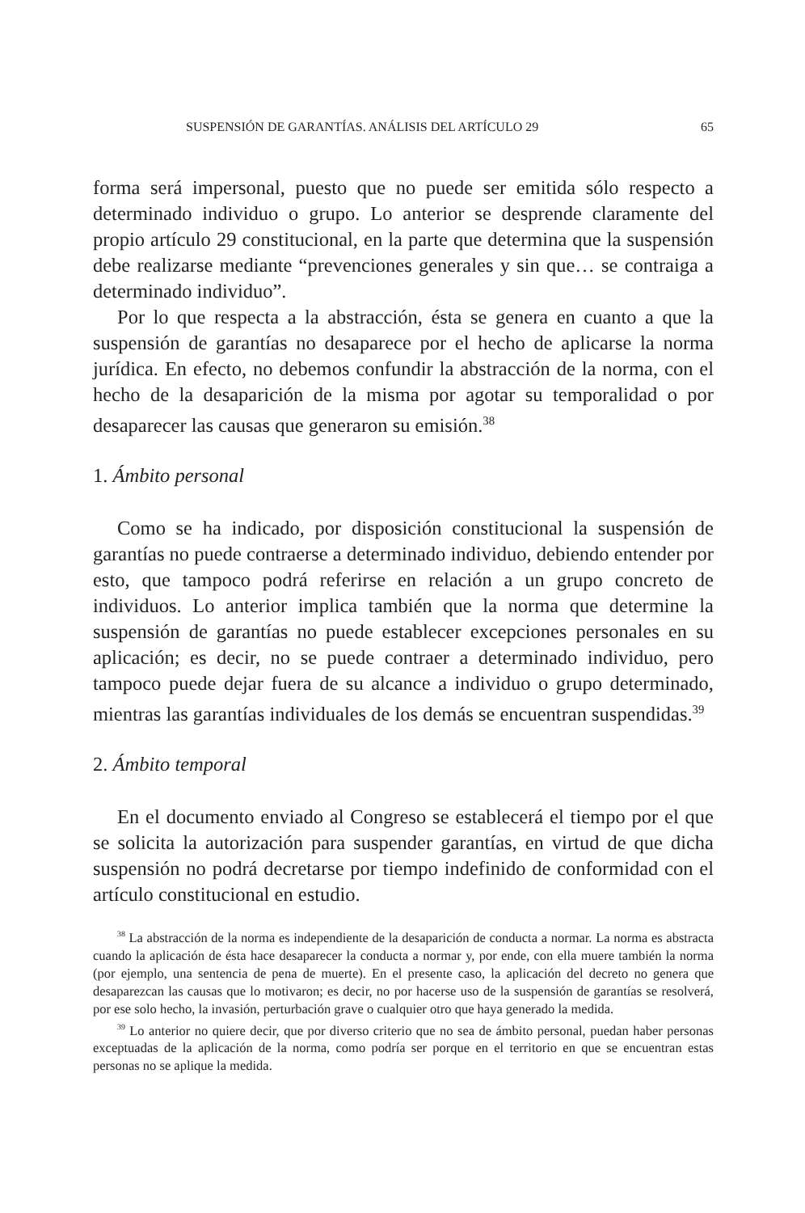SUSPENSIÓN DE GARANTÍAS. ANÁLISIS DEL ARTÍCULO 29 65
forma será impersonal, puesto que no puede ser emitida sólo respecto a determinado individuo o grupo. Lo anterior se desprende claramente del propio artículo 29 constitucional, en la parte que determina que la suspensión debe realizarse mediante “prevenciones generales y sin que… se contraiga a determinado individuo”.
Por lo que respecta a la abstracción, ésta se genera en cuanto a que la suspensión de garantías no desaparece por el hecho de aplicarse la norma jurídica. En efecto, no debemos confundir la abstracción de la norma, con el hecho de la desaparición de la misma por agotar su temporalidad o por desaparecer las causas que generaron su emisión.<sup>38</sup>
1. Ámbito personal
Como se ha indicado, por disposición constitucional la suspensión de garantías no puede contraerse a determinado individuo, debiendo entender por esto, que tampoco podrá referirse en relación a un grupo concreto de individuos. Lo anterior implica también que la norma que determine la suspensión de garantías no puede establecer excepciones personales en su aplicación; es decir, no se puede contraer a determinado individuo, pero tampoco puede dejar fuera de su alcance a individuo o grupo determinado, mientras las garantías individuales de los demás se encuentran suspendidas.<sup>39</sup>
2. Ámbito temporal
En el documento enviado al Congreso se establecerá el tiempo por el que se solicita la autorización para suspender garantías, en virtud de que dicha suspensión no podrá decretarse por tiempo indefinido de conformidad con el artículo constitucional en estudio.
<sup>38</sup> La abstracción de la norma es independiente de la desaparición de conducta a normar. La norma es abstracta cuando la aplicación de ésta hace desaparecer la conducta a normar y, por ende, con ella muere también la norma (por ejemplo, una sentencia de pena de muerte). En el presente caso, la aplicación del decreto no genera que desaparezcan las causas que lo motivaron; es decir, no por hacerse uso de la suspensión de garantías se resolverá, por ese solo hecho, la invasión, perturbación grave o cualquier otro que haya generado la medida.
<sup>39</sup> Lo anterior no quiere decir, que por diverso criterio que no sea de ámbito personal, puedan haber personas exceptuadas de la aplicación de la norma, como podría ser porque en el territorio en que se encuentran estas personas no se aplique la medida.